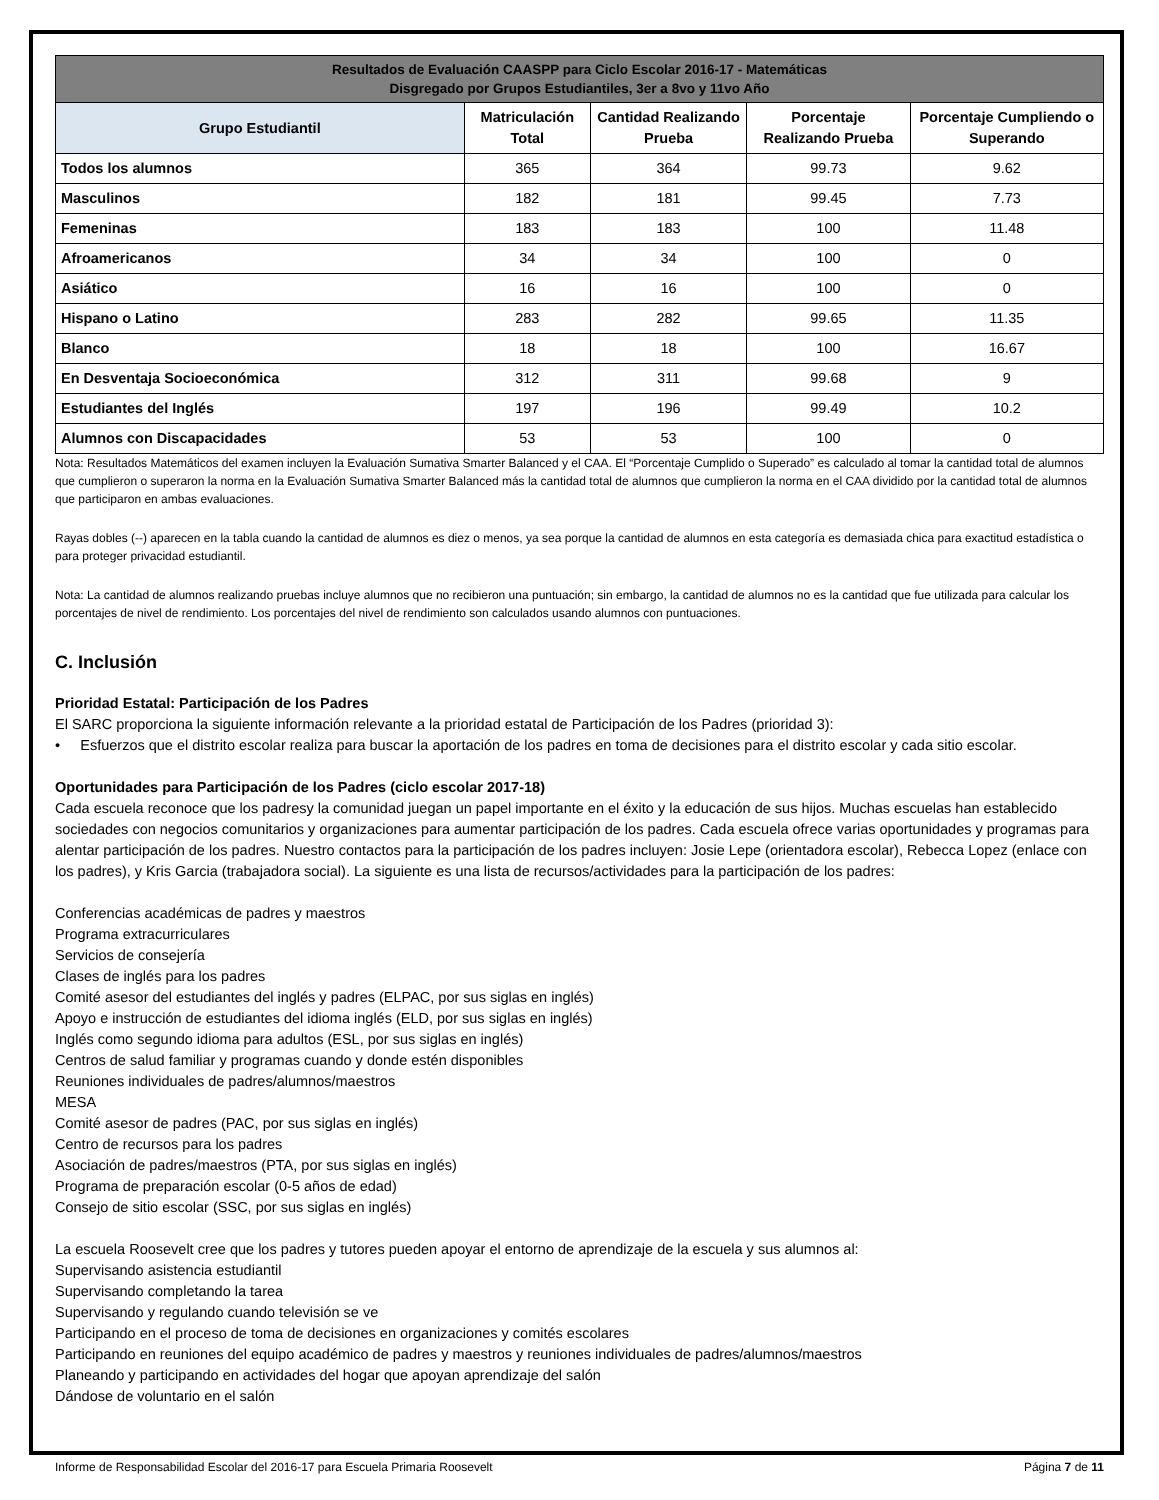| Resultados de Evaluación CAASPP para Ciclo Escolar 2016-17 - Matemáticas Disgregado por Grupos Estudiantiles, 3er a 8vo y 11vo Año | | | | |
| --- | --- | --- | --- | --- |
| Grupo Estudiantil | Matriculación Total | Cantidad Realizando Prueba | Porcentaje Realizando Prueba | Porcentaje Cumpliendo o Superando |
| Todos los alumnos | 365 | 364 | 99.73 | 9.62 |
| Masculinos | 182 | 181 | 99.45 | 7.73 |
| Femeninas | 183 | 183 | 100 | 11.48 |
| Afroamericanos | 34 | 34 | 100 | 0 |
| Asiático | 16 | 16 | 100 | 0 |
| Hispano o Latino | 283 | 282 | 99.65 | 11.35 |
| Blanco | 18 | 18 | 100 | 16.67 |
| En Desventaja Socioeconómica | 312 | 311 | 99.68 | 9 |
| Estudiantes del Inglés | 197 | 196 | 99.49 | 10.2 |
| Alumnos con Discapacidades | 53 | 53 | 100 | 0 |
Nota: Resultados Matemáticos del examen incluyen la Evaluación Sumativa Smarter Balanced y el CAA. El “Porcentaje Cumplido o Superado” es calculado al tomar la cantidad total de alumnos que cumplieron o superaron la norma en la Evaluación Sumativa Smarter Balanced más la cantidad total de alumnos que cumplieron la norma en el CAA dividido por la cantidad total de alumnos que participaron en ambas evaluaciones.
Rayas dobles (--) aparecen en la tabla cuando la cantidad de alumnos es diez o menos, ya sea porque la cantidad de alumnos en esta categoría es demasiada chica para exactitud estadística o para proteger privacidad estudiantil.
Nota: La cantidad de alumnos realizando pruebas incluye alumnos que no recibieron una puntuación; sin embargo, la cantidad de alumnos no es la cantidad que fue utilizada para calcular los porcentajes de nivel de rendimiento. Los porcentajes del nivel de rendimiento son calculados usando alumnos con puntuaciones.
C. Inclusión
Prioridad Estatal: Participación de los Padres
El SARC proporciona la siguiente información relevante a la prioridad estatal de Participación de los Padres (prioridad 3):
• Esfuerzos que el distrito escolar realiza para buscar la aportación de los padres en toma de decisiones para el distrito escolar y cada sitio escolar.
Oportunidades para Participación de los Padres (ciclo escolar 2017-18)
Cada escuela reconoce que los padresy la comunidad juegan un papel importante en el éxito y la educación de sus hijos. Muchas escuelas han establecido sociedades con negocios comunitarios y organizaciones para aumentar participación de los padres. Cada escuela ofrece varias oportunidades y programas para alentar participación de los padres. Nuestro contactos para la participación de los padres incluyen: Josie Lepe (orientadora escolar), Rebecca Lopez (enlace con los padres), y Kris Garcia (trabajadora social). La siguiente es una lista de recursos/actividades para la participación de los padres:
Conferencias académicas de padres y maestros
Programa extracurriculares
Servicios de consejería
Clases de inglés para los padres
Comité asesor del estudiantes del inglés y padres (ELPAC, por sus siglas en inglés)
Apoyo e instrucción de estudiantes del idioma inglés (ELD, por sus siglas en inglés)
Inglés como segundo idioma para adultos (ESL, por sus siglas en inglés)
Centros de salud familiar y programas cuando y donde estén disponibles
Reuniones individuales de padres/alumnos/maestros
MESA
Comité asesor de padres (PAC, por sus siglas en inglés)
Centro de recursos para los padres
Asociación de padres/maestros (PTA, por sus siglas en inglés)
Programa de preparación escolar (0-5 años de edad)
Consejo de sitio escolar (SSC, por sus siglas en inglés)
La escuela Roosevelt cree que los padres y tutores pueden apoyar el entorno de aprendizaje de la escuela y sus alumnos al:
Supervisando asistencia estudiantil
Supervisando completando la tarea
Supervisando y regulando cuando televisión se ve
Participando en el proceso de toma de decisiones en organizaciones y comités escolares
Participando en reuniones del equipo académico de padres y maestros y reuniones individuales de padres/alumnos/maestros
Planeando y participando en actividades del hogar que apoyan aprendizaje del salón
Dándose de voluntario en el salón
Informe de Responsabilidad Escolar del 2016-17 para Escuela Primaria Roosevelt Página 7 de 11